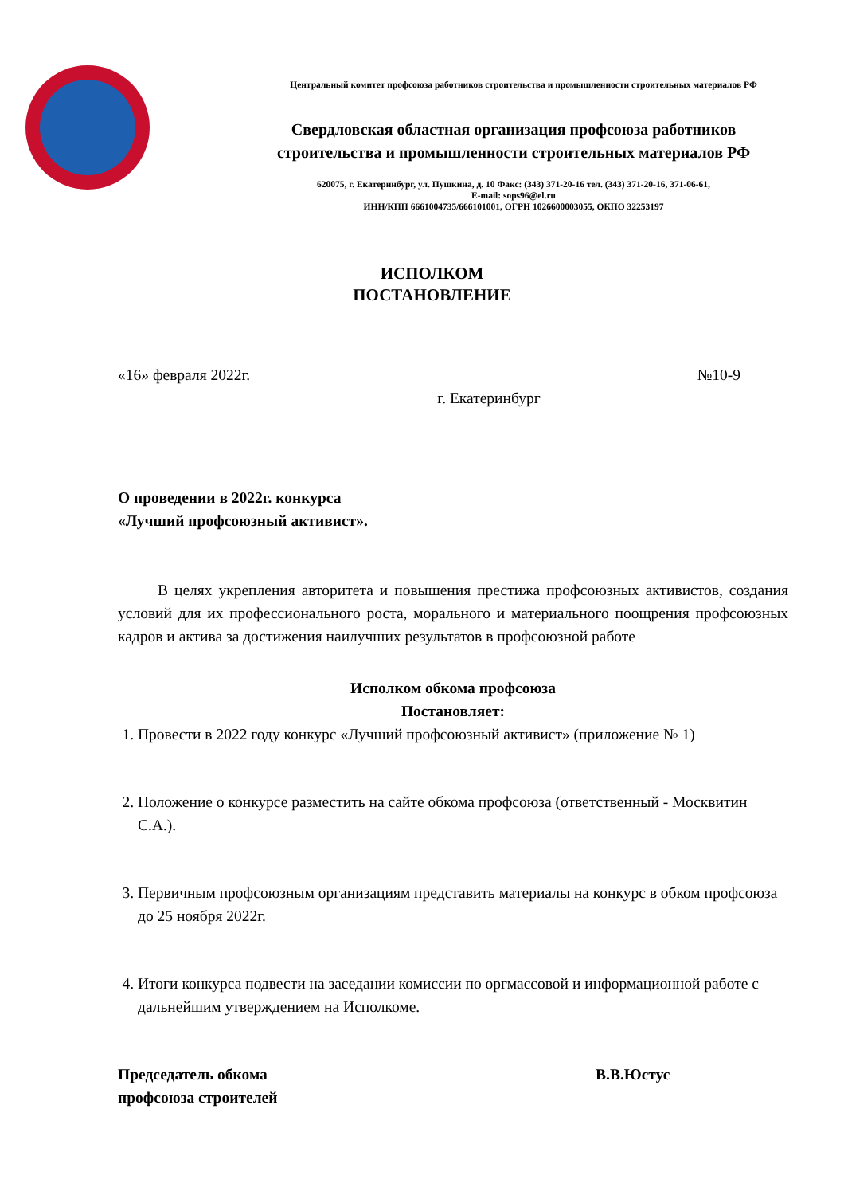Центральный комитет профсоюза работников строительства и промышленности строительных материалов РФ
Свердловская областная организация профсоюза работников
строительства и промышленности строительных материалов РФ
620075, г. Екатеринбург, ул. Пушкина, д. 10 Факс: (343) 371-20-16 тел. (343) 371-20-16, 371-06-61,
E-mail: sops96@el.ru
ИНН/КПП 6661004735/666101001, ОГРН 1026600003055, ОКПО 32253197
ИСПОЛКОМ
ПОСТАНОВЛЕНИЕ
«16» февраля 2022г. №10-9
г. Екатеринбург
О проведении в 2022г. конкурса
«Лучший профсоюзный активист».
В целях укрепления авторитета и повышения престижа профсоюзных активистов, создания условий для их профессионального роста, морального и материального поощрения профсоюзных кадров и актива за достижения наилучших результатов в профсоюзной работе
Исполком обкома профсоюза
Постановляет:
1. Провести в 2022 году конкурс «Лучший профсоюзный активист» (приложение № 1)
2. Положение о конкурсе разместить на сайте обкома профсоюза (ответственный - Москвитин С.А.).
3. Первичным профсоюзным организациям представить материалы на конкурс в обком профсоюза до 25 ноября 2022г.
4. Итоги конкурса подвести на заседании комиссии по оргмассовой и информационной работе с дальнейшим утверждением на Исполкоме.
Председатель обкома
профсоюза строителей В.В.Юстус